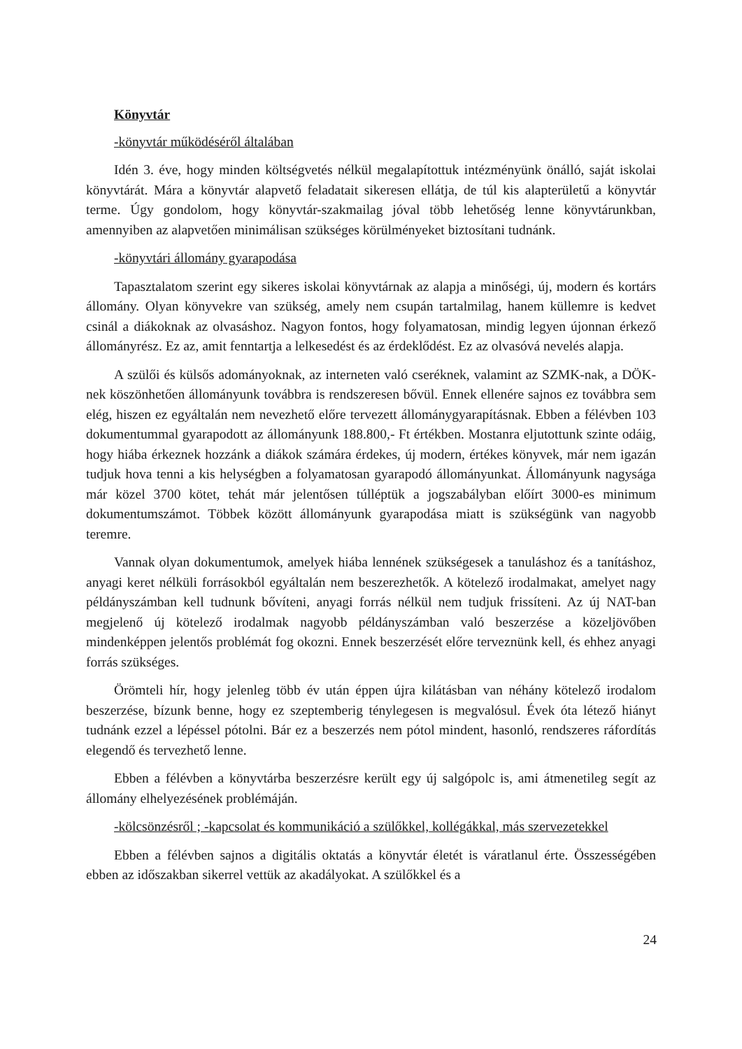Könyvtár
-könyvtár működéséről általában
Idén 3. éve, hogy minden költségvetés nélkül megalapítottuk intézményünk önálló, saját iskolai könyvtárát. Mára a könyvtár alapvető feladatait sikeresen ellátja, de túl kis alapterületű a könyvtár terme. Úgy gondolom, hogy könyvtár-szakmailag jóval több lehetőség lenne könyvtárunkban, amennyiben az alapvetően minimálisan szükséges körülményeket biztosítani tudnánk.
-könyvtári állomány gyarapodása
Tapasztalatom szerint egy sikeres iskolai könyvtárnak az alapja a minőségi, új, modern és kortárs állomány. Olyan könyvekre van szükség, amely nem csupán tartalmilag, hanem küllemre is kedvet csinál a diákoknak az olvasáshoz. Nagyon fontos, hogy folyamatosan, mindig legyen újonnan érkező állományrész. Ez az, amit fenntartja a lelkesedést és az érdeklődést. Ez az olvasóvá nevelés alapja.
A szülői és külsős adományoknak, az interneten való cseréknek, valamint az SZMK-nak, a DÖK-nek köszönhetően állományunk továbbra is rendszeresen bővül. Ennek ellenére sajnos ez továbbra sem elég, hiszen ez egyáltalán nem nevezhető előre tervezett állománygyarapításnak. Ebben a félévben 103 dokumentummal gyarapodott az állományunk 188.800,- Ft értékben. Mostanra eljutottunk szinte odáig, hogy hiába érkeznek hozzánk a diákok számára érdekes, új modern, értékes könyvek, már nem igazán tudjuk hova tenni a kis helységben a folyamatosan gyarapodó állományunkat. Állományunk nagysága már közel 3700 kötet, tehát már jelentősen túlléptük a jogszabályban előírt 3000-es minimum dokumentumszámot. Többek között állományunk gyarapodása miatt is szükségünk van nagyobb teremre.
Vannak olyan dokumentumok, amelyek hiába lennének szükségesek a tanuláshoz és a tanításhoz, anyagi keret nélküli forrásokból egyáltalán nem beszerezhetők. A kötelező irodalmakat, amelyet nagy példányszámban kell tudnunk bővíteni, anyagi forrás nélkül nem tudjuk frissíteni. Az új NAT-ban megjelenő új kötelező irodalmak nagyobb példányszámban való beszerzése a közeljövőben mindenképpen jelentős problémát fog okozni. Ennek beszerzését előre terveznünk kell, és ehhez anyagi forrás szükséges.
Örömteli hír, hogy jelenleg több év után éppen újra kilátásban van néhány kötelező irodalom beszerzése, bízunk benne, hogy ez szeptemberig ténylegesen is megvalósul. Évek óta létező hiányt tudnánk ezzel a lépéssel pótolni. Bár ez a beszerzés nem pótol mindent, hasonló, rendszeres ráfordítás elegendő és tervezhető lenne.
Ebben a félévben a könyvtárba beszerzésre került egy új salgópolc is, ami átmenetileg segít az állomány elhelyezésének problémáján.
-kölcsönzésről ; -kapcsolat és kommunikáció a szülőkkel, kollégákkal, más szervezetekkel
Ebben a félévben sajnos a digitális oktatás a könyvtár életét is váratlanul érte. Összességében ebben az időszakban sikerrel vettük az akadályokat. A szülőkkel és a
24